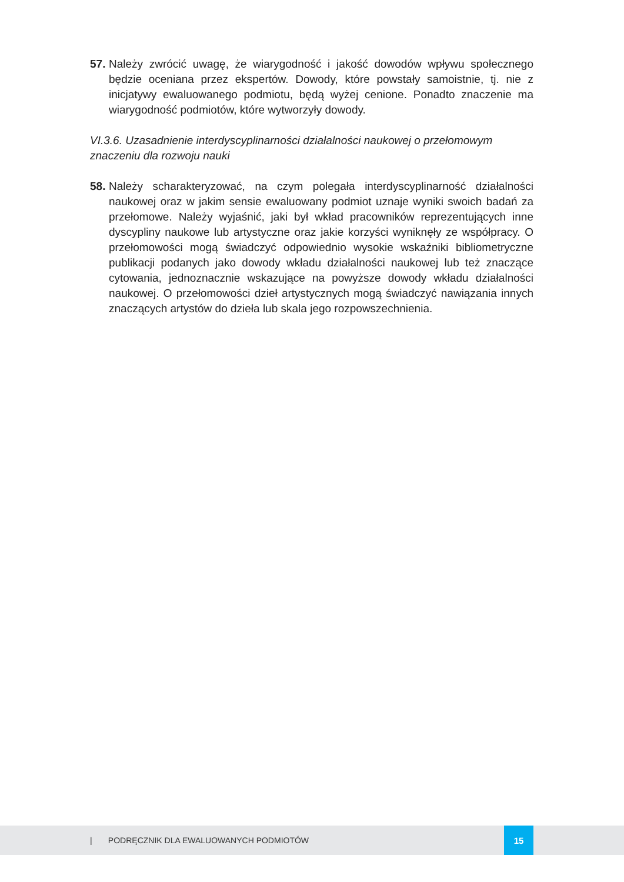57. Należy zwrócić uwagę, że wiarygodność i jakość dowodów wpływu społecznego będzie oceniana przez ekspertów. Dowody, które powstały samoistnie, tj. nie z inicjatywy ewaluowanego podmiotu, będą wyżej cenione. Ponadto znaczenie ma wiarygodność podmiotów, które wytworzyły dowody.
VI.3.6. Uzasadnienie interdyscyplinarności działalności naukowej o przełomowym znaczeniu dla rozwoju nauki
58. Należy scharakteryzować, na czym polegała interdyscyplinarność działalności naukowej oraz w jakim sensie ewaluowany podmiot uznaje wyniki swoich badań za przełomowe. Należy wyjaśnić, jaki był wkład pracowników reprezentujących inne dyscypliny naukowe lub artystyczne oraz jakie korzyści wyniknęły ze współpracy. O przełomowości mogą świadczyć odpowiednio wysokie wskaźniki bibliometryczne publikacji podanych jako dowody wkładu działalności naukowej lub też znaczące cytowania, jednoznacznie wskazujące na powyższe dowody wkładu działalności naukowej. O przełomowości dzieł artystycznych mogą świadczyć nawiązania innych znaczących artystów do dzieła lub skala jego rozpowszechnienia.
| PODRĘCZNIK DLA EWALUOWANYCH PODMIOTÓW
15